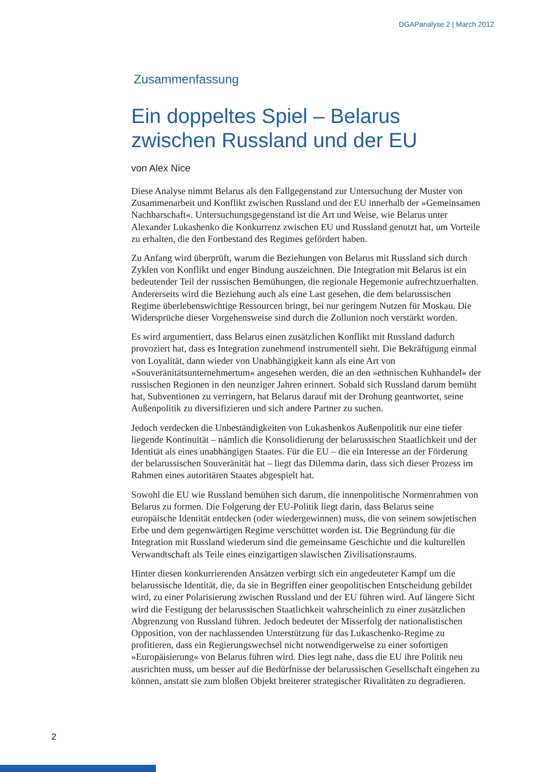DGAPanalyse 2 | March 2012
Zusammenfassung
Ein doppeltes Spiel – Belarus zwischen Russland und der EU
von Alex Nice
Diese Analyse nimmt Belarus als den Fallgegenstand zur Untersuchung der Muster von Zusammenarbeit und Konflikt zwischen Russland und der EU innerhalb der »Gemeinsamen Nachbarschaft«. Untersuchungsgegenstand ist die Art und Weise, wie Belarus unter Alexander Lukashenko die Konkurrenz zwischen EU und Russland genutzt hat, um Vorteile zu erhalten, die den Fortbestand des Regimes gefördert haben.
Zu Anfang wird überprüft, warum die Beziehungen von Belarus mit Russland sich durch Zyklen von Konflikt und enger Bindung auszeichnen. Die Integration mit Belarus ist ein bedeutender Teil der russischen Bemühungen, die regionale Hegemonie aufrechtzuerhalten. Andererseits wird die Beziehung auch als eine Last gesehen, die dem belarussischen Regime überlebenswichtige Ressourcen bringt, bei nur geringem Nutzen für Moskau. Die Widersprüche dieser Vorgehensweise sind durch die Zollunion noch verstärkt worden.
Es wird argumentiert, dass Belarus einen zusätzlichen Konflikt mit Russland dadurch provoziert hat, dass es Integration zunehmend instrumentell sieht. Die Bekräftigung einmal von Loyalität, dann wieder von Unabhängigkeit kann als eine Art von »Souveränitätsunternehmertum« angesehen werden, die an den »ethnischen Kuhhandel« der russischen Regionen in den neunziger Jahren erinnert. Sobald sich Russland darum bemüht hat, Subventionen zu verringern, hat Belarus darauf mit der Drohung geantwortet, seine Außenpolitik zu diversifizieren und sich andere Partner zu suchen.
Jedoch verdecken die Unbeständigkeiten von Lukashenkos Außenpolitik nur eine tiefer liegende Kontinuität – nämlich die Konsolidierung der belarussischen Staatlichkeit und der Identität als eines unabhängigen Staates. Für die EU – die ein Interesse an der Förderung der belarussischen Souveränität hat – liegt das Dilemma darin, dass sich dieser Prozess im Rahmen eines autoritären Staates abgespielt hat.
Sowohl die EU wie Russland bemühen sich darum, die innenpolitische Normenrahmen von Belarus zu formen. Die Folgerung der EU-Politik liegt darin, dass Belarus seine europäische Identität entdecken (oder wiedergewinnen) muss, die von seinem sowjetischen Erbe und dem gegenwärtigen Regime verschüttet worden ist. Die Begründung für die Integration mit Russland wiederum sind die gemeinsame Geschichte und die kulturellen Verwandtschaft als Teile eines einzigartigen slawischen Zivilisationsraums.
Hinter diesen konkurrierenden Ansätzen verbirgt sich ein angedeuteter Kampf um die belarussische Identität, die, da sie in Begriffen einer geopolitischen Entscheidung gebildet wird, zu einer Polarisierung zwischen Russland und der EU führen wird. Auf längere Sicht wird die Festigung der belarussischen Staatlichkeit wahrscheinlich zu einer zusätzlichen Abgrenzung von Russland führen. Jedoch bedeutet der Misserfolg der nationalistischen Opposition, von der nachlassenden Unterstützung für das Lukaschenko-Regime zu profitieren, dass ein Regierungswechsel nicht notwendigerweise zu einer sofortigen »Europäisierung« von Belarus führen wird. Dies legt nahe, dass die EU ihre Politik neu ausrichten muss, um besser auf die Bedürfnisse der belarussischen Gesellschaft eingehen zu können, anstatt sie zum bloßen Objekt breiterer strategischer Rivalitäten zu degradieren.
2